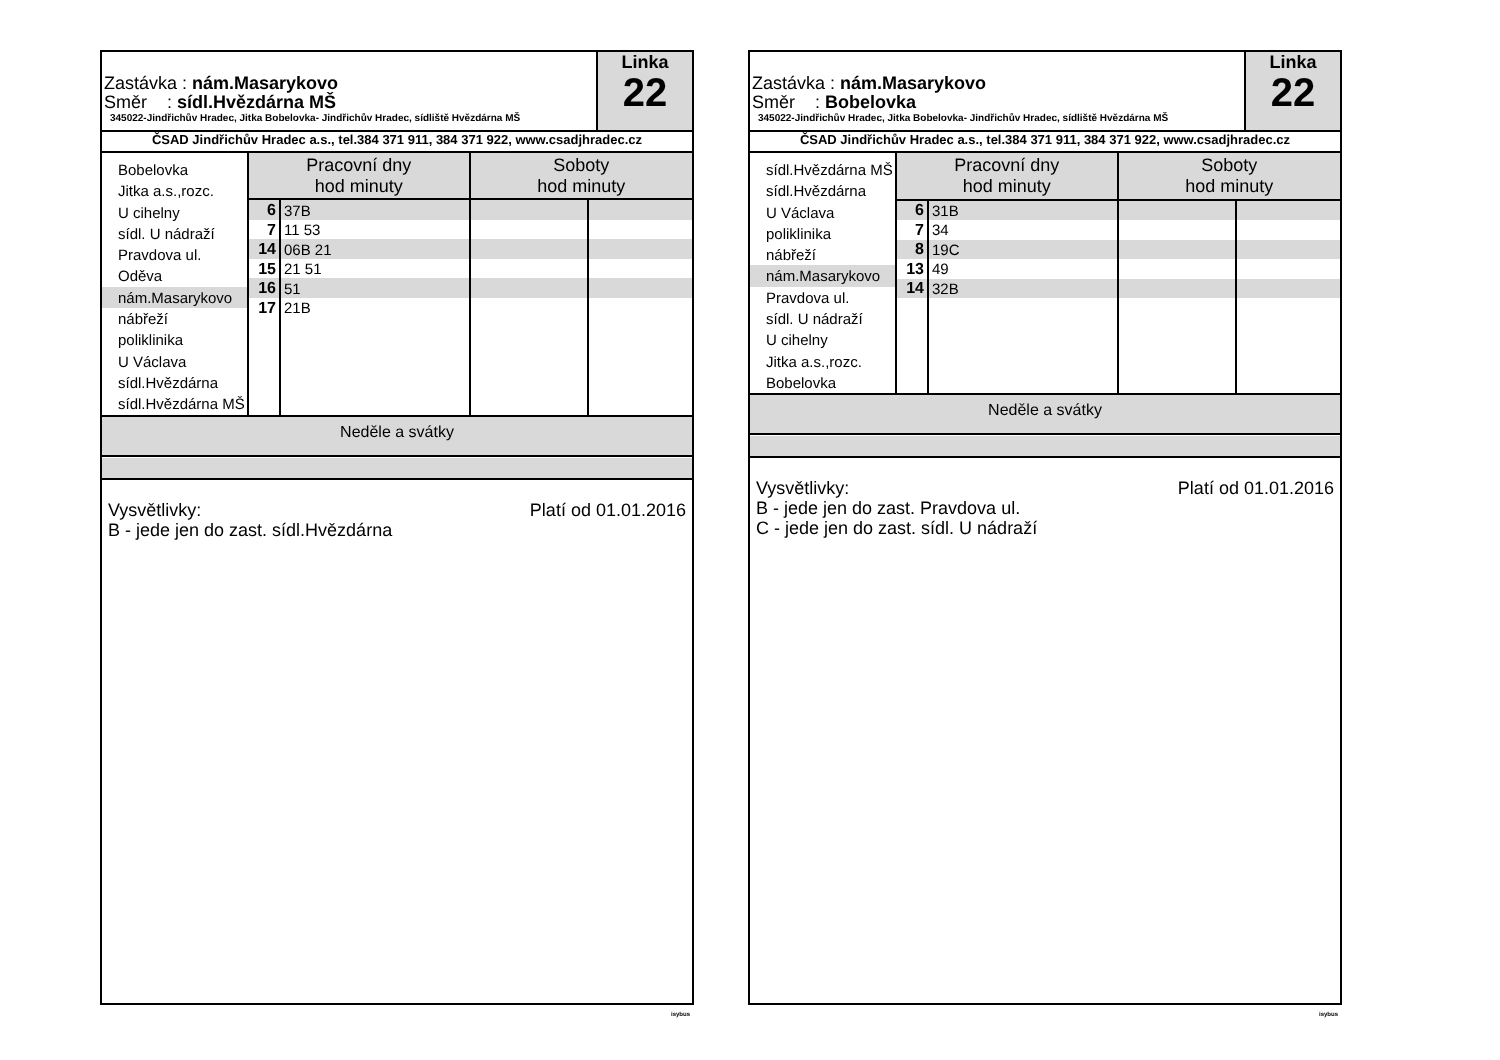Zastávka : nám.Masarykovo
Směr : sídl.Hvězdárna MŠ
345022-Jindřichův Hradec, Jitka Bobelovka- Jindřichův Hradec, sídliště Hvězdárna MŠ
Linka
22
ČSAD Jindřichův Hradec a.s., tel.384 371 911, 384 371 922, www.csadjhradec.cz
Bobelovka
Jitka a.s.,rozc.
U cihelny
sídl. U nádraží
Pravdova ul.
Oděva
nám.Masarykovo
nábřeží
poliklinika
U Václava
sídl.Hvězdárna
sídl.Hvězdárna MŠ
| Pracovní dny hod minuty | | Soboty hod minuty | |
| --- | --- | --- | --- |
| 6 | 37B | | |
| 7 | 11 53 | | |
| 14 | 06B 21 | | |
| 15 | 21 51 | | |
| 16 | 51 | | |
| 17 | 21B | | |
Neděle a svátky
Platí od 01.01.2016 Vysvětlivky:
B - jede jen do zast. sídl.Hvězdárna
isybus
Zastávka : nám.Masarykovo
Směr : Bobelovka
345022-Jindřichův Hradec, Jitka Bobelovka- Jindřichův Hradec, sídliště Hvězdárna MŠ
Linka
22
ČSAD Jindřichův Hradec a.s., tel.384 371 911, 384 371 922, www.csadjhradec.cz
sídl.Hvězdárna MŠ
sídl.Hvězdárna
U Václava
poliklinika
nábřeží
nám.Masarykovo
Pravdova ul.
sídl. U nádraží
U cihelny
Jitka a.s.,rozc.
Bobelovka
| Pracovní dny hod minuty | | Soboty hod minuty | |
| --- | --- | --- | --- |
| 6 | 31B | | |
| 7 | 34 | | |
| 8 | 19C | | |
| 13 | 49 | | |
| 14 | 32B | | |
Neděle a svátky
Platí od 01.01.2016 Vysvětlivky:
B - jede jen do zast. Pravdova ul.
C - jede jen do zast. sídl. U nádraží
isybus